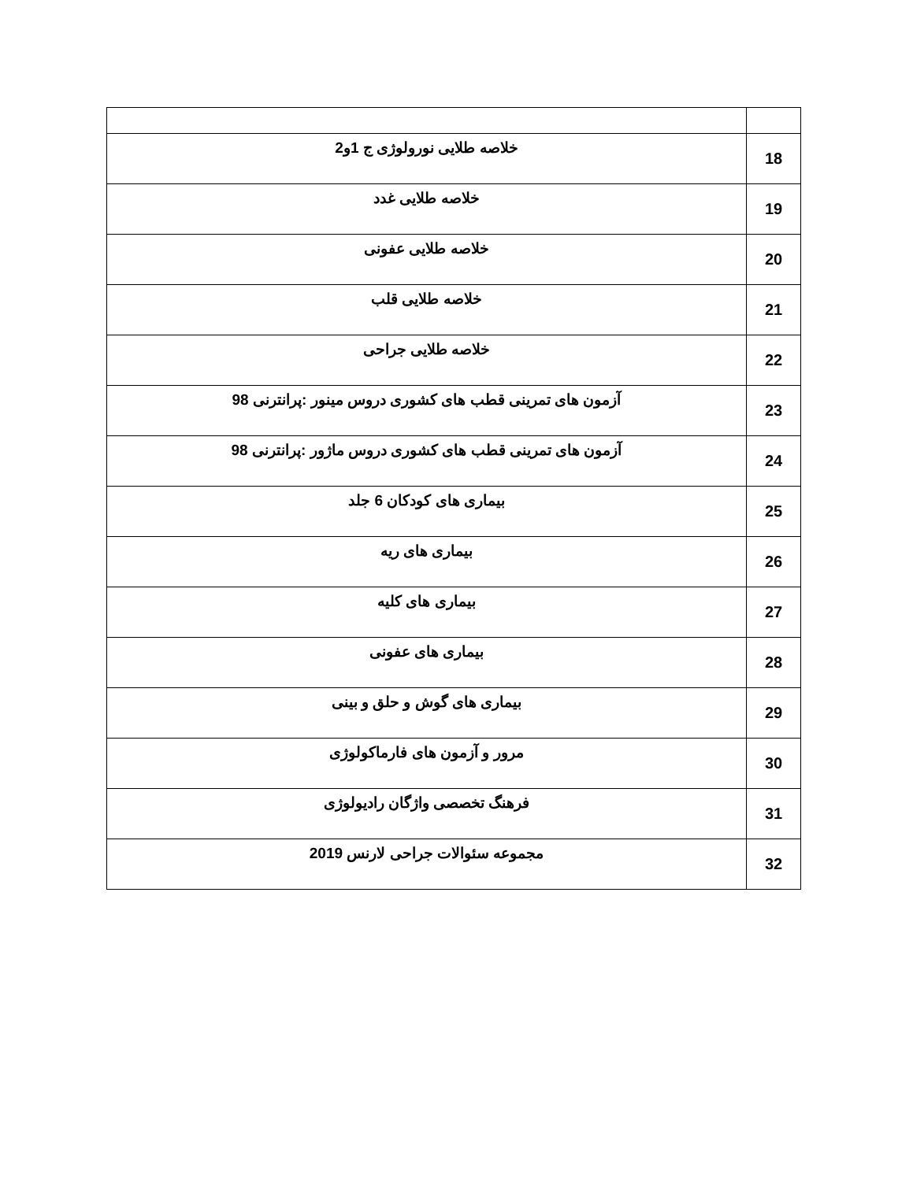| 18 | خلاصه طلایی نورولوژی ج 1و2 |
| 19 | خلاصه طلایی غدد |
| 20 | خلاصه طلایی عفونی |
| 21 | خلاصه طلایی قلب |
| 22 | خلاصه طلایی جراحی |
| 23 | آزمون های تمرینی قطب های کشوری دروس مینور :پرانترنی 98 |
| 24 | آزمون های تمرینی قطب های کشوری دروس ماژور :پرانترنی 98 |
| 25 | بیماری های کودکان 6 جلد |
| 26 | بیماری های ریه |
| 27 | بیماری های کلیه |
| 28 | بیماری های عفونی |
| 29 | بیماری های گوش و حلق و بینی |
| 30 | مرور و آزمون های فارماکولوژی |
| 31 | فرهنگ تخصصی واژگان رادیولوژی |
| 32 | مجموعه سئوالات جراحی لارنس 2019 |